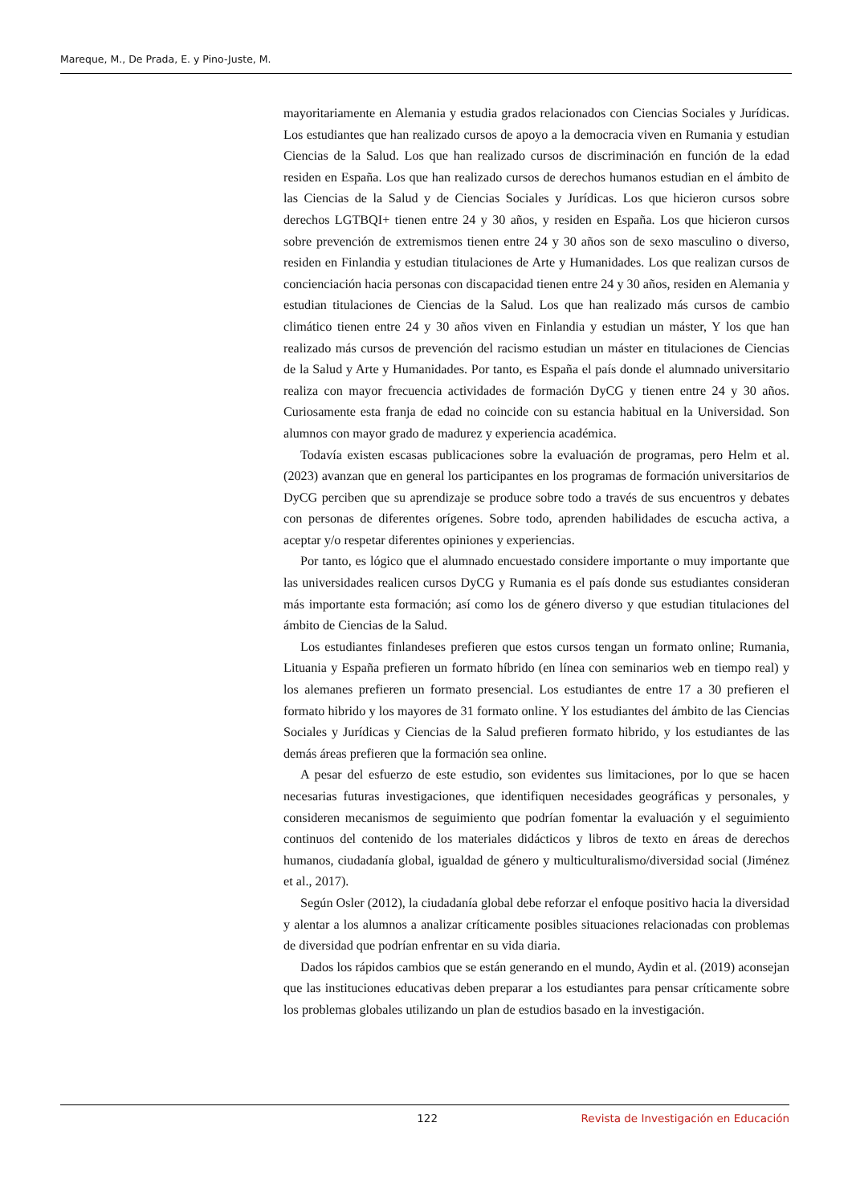Mareque, M., De Prada, E. y Pino-Juste, M.
mayoritariamente en Alemania y estudia grados relacionados con Ciencias Sociales y Jurídicas. Los estudiantes que han realizado cursos de apoyo a la democracia viven en Rumania y estudian Ciencias de la Salud. Los que han realizado cursos de discriminación en función de la edad residen en España. Los que han realizado cursos de derechos humanos estudian en el ámbito de las Ciencias de la Salud y de Ciencias Sociales y Jurídicas. Los que hicieron cursos sobre derechos LGTBQI+ tienen entre 24 y 30 años, y residen en España. Los que hicieron cursos sobre prevención de extremismos tienen entre 24 y 30 años son de sexo masculino o diverso, residen en Finlandia y estudian titulaciones de Arte y Humanidades. Los que realizan cursos de concienciación hacia personas con discapacidad tienen entre 24 y 30 años, residen en Alemania y estudian titulaciones de Ciencias de la Salud. Los que han realizado más cursos de cambio climático tienen entre 24 y 30 años viven en Finlandia y estudian un máster, Y los que han realizado más cursos de prevención del racismo estudian un máster en titulaciones de Ciencias de la Salud y Arte y Humanidades. Por tanto, es España el país donde el alumnado universitario realiza con mayor frecuencia actividades de formación DyCG y tienen entre 24 y 30 años. Curiosamente esta franja de edad no coincide con su estancia habitual en la Universidad. Son alumnos con mayor grado de madurez y experiencia académica.
Todavía existen escasas publicaciones sobre la evaluación de programas, pero Helm et al. (2023) avanzan que en general los participantes en los programas de formación universitarios de DyCG perciben que su aprendizaje se produce sobre todo a través de sus encuentros y debates con personas de diferentes orígenes. Sobre todo, aprenden habilidades de escucha activa, a aceptar y/o respetar diferentes opiniones y experiencias.
Por tanto, es lógico que el alumnado encuestado considere importante o muy importante que las universidades realicen cursos DyCG y Rumania es el país donde sus estudiantes consideran más importante esta formación; así como los de género diverso y que estudian titulaciones del ámbito de Ciencias de la Salud.
Los estudiantes finlandeses prefieren que estos cursos tengan un formato online; Rumania, Lituania y España prefieren un formato híbrido (en línea con seminarios web en tiempo real) y los alemanes prefieren un formato presencial. Los estudiantes de entre 17 a 30 prefieren el formato hibrido y los mayores de 31 formato online. Y los estudiantes del ámbito de las Ciencias Sociales y Jurídicas y Ciencias de la Salud prefieren formato hibrido, y los estudiantes de las demás áreas prefieren que la formación sea online.
A pesar del esfuerzo de este estudio, son evidentes sus limitaciones, por lo que se hacen necesarias futuras investigaciones, que identifiquen necesidades geográficas y personales, y consideren mecanismos de seguimiento que podrían fomentar la evaluación y el seguimiento continuos del contenido de los materiales didácticos y libros de texto en áreas de derechos humanos, ciudadanía global, igualdad de género y multiculturalismo/diversidad social (Jiménez et al., 2017).
Según Osler (2012), la ciudadanía global debe reforzar el enfoque positivo hacia la diversidad y alentar a los alumnos a analizar críticamente posibles situaciones relacionadas con problemas de diversidad que podrían enfrentar en su vida diaria.
Dados los rápidos cambios que se están generando en el mundo, Aydin et al. (2019) aconsejan que las instituciones educativas deben preparar a los estudiantes para pensar críticamente sobre los problemas globales utilizando un plan de estudios basado en la investigación.
122 Revista de Investigación en Educación